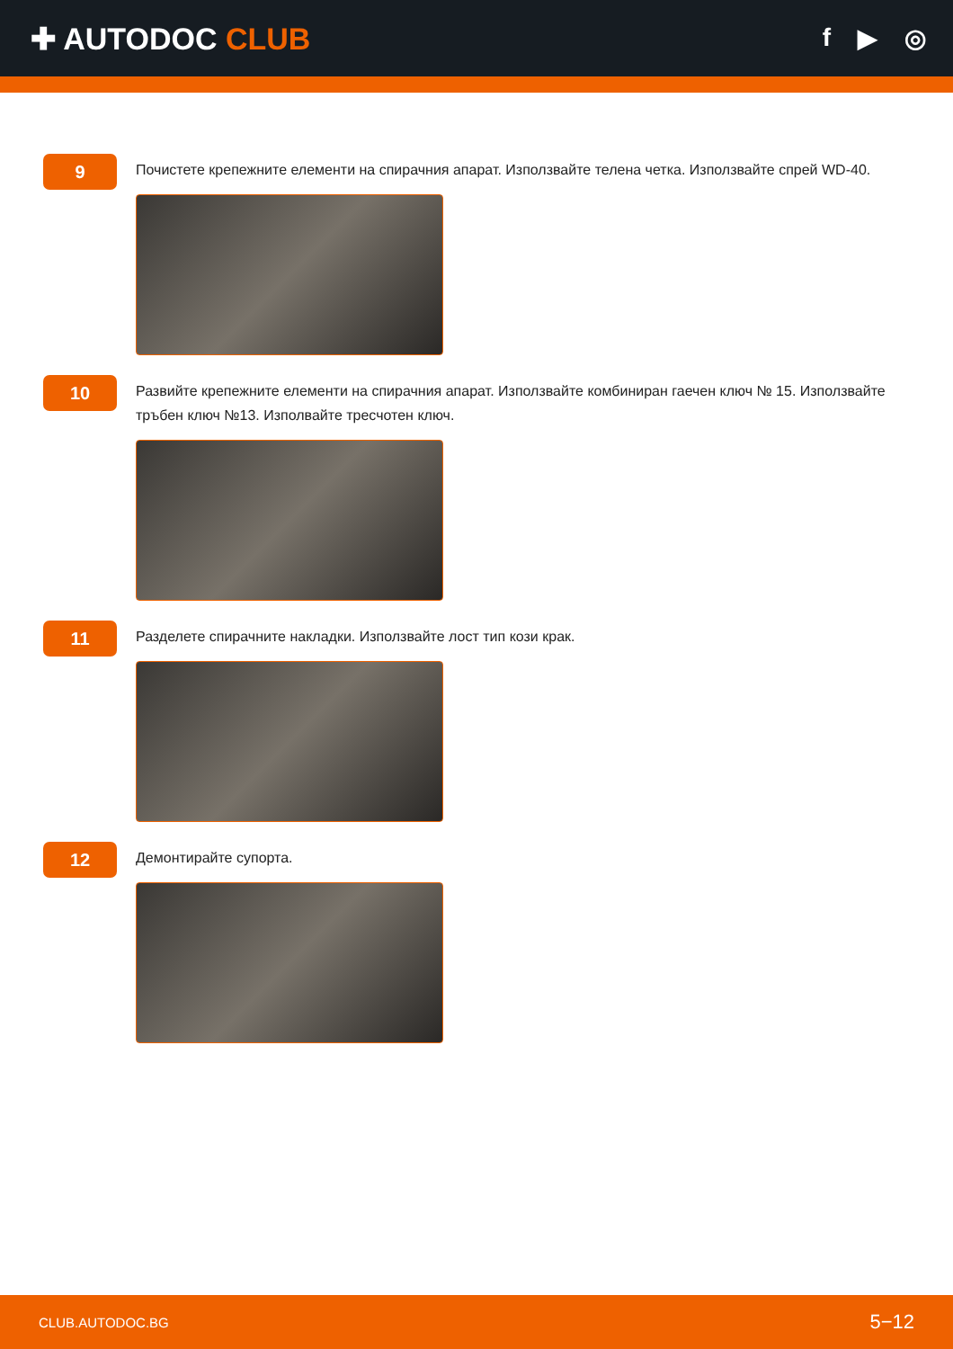✚ AUTODOC CLUB
f ▶ ◎
9
Почистете крепежните елементи на спирачния апарат. Използвайте телена четка. Използвайте спрей WD-40.
10
Развийте крепежните елементи на спирачния апарат. Използвайте комбиниран гаечен ключ № 15. Използвайте тръбен ключ №13. Изполвайте тресчотен ключ.
11
Разделете спирачните накладки. Използвайте лост тип кози крак.
12
Демонтирайте супорта.
CLUB.AUTODOC.BG 5−12